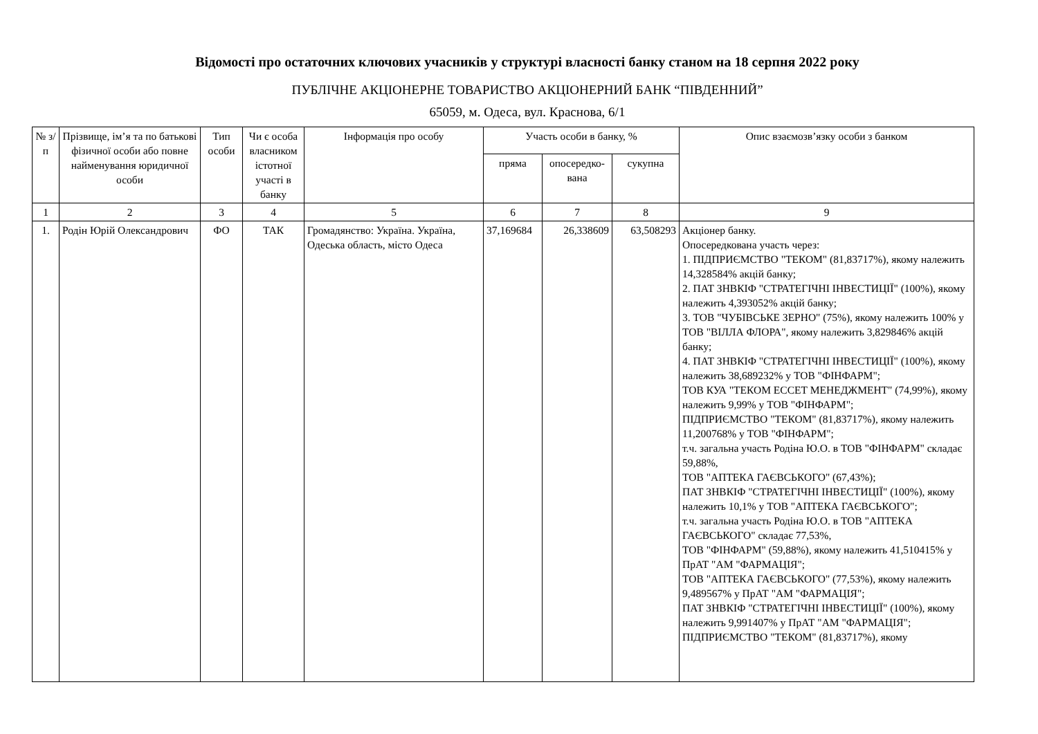Відомості про остаточних ключових учасників у структурі власності банку станом на 18 серпня 2022 року
ПУБЛІЧНЕ АКЦІОНЕРНЕ ТОВАРИСТВО АКЦІОНЕРНИЙ БАНК “ПІВДЕННИЙ”
65059, м. Одеса, вул. Краснова, 6/1
| № з/п | Прізвище, ім’я та по батькові фізичної особи або повне найменування юридичної особи | Тип особи | Чи є особа власником істотної участі в банку | Інформація про особу | Участь особи в банку, % | | | Опис взаємозв’язку особи з банком |
| --- | --- | --- | --- | --- | --- | --- | --- | --- |
| | | | | | пряма | опосередко-вана | сукупна | |
| 1 | 2 | 3 | 4 | 5 | 6 | 7 | 8 | 9 |
| 1. | Родін Юрій Олександрович | ФО | ТАК | Громадянство: Україна. Україна, Одеська область, місто Одеса | 37,169684 | 26,338609 | 63,508293 | Акціонер банку. Опосередкована участь через: 1. ПІДПРИЄМСТВО "ТЕКОМ" (81,83717%), якому належить 14,328584% акцій банку; 2. ПАТ ЗНВКІФ "СТРАТЕГІЧНІ ІНВЕСТИЦІЇ" (100%), якому належить 4,393052% акцій банку; 3. ТОВ "ЧУБІВСЬКЕ ЗЕРНО" (75%), якому належить 100% у ТОВ "ВІЛЛА ФЛОРА", якому належить 3,829846% акцій банку; 4. ПАТ ЗНВКІФ "СТРАТЕГІЧНІ ІНВЕСТИЦІЇ" (100%), якому належить 38,689232% у ТОВ "ФІНФАРМ"; ТОВ КУА "ТЕКОМ ЕССЕТ МЕНЕДЖМЕНТ" (74,99%), якому належить 9,99% у ТОВ "ФІНФАРМ"; ПІДПРИЄМСТВО "ТЕКОМ" (81,83717%), якому належить 11,200768% у ТОВ "ФІНФАРМ"; т.ч. загальна участь Родіна Ю.О. в ТОВ "ФІНФАРМ" складає 59,88%, ТОВ "АПТЕКА ГАЄВСЬКОГО" (67,43%); ПАТ ЗНВКІФ "СТРАТЕГІЧНІ ІНВЕСТИЦІЇ" (100%), якому належить 10,1% у ТОВ "АПТЕКА ГАЄВСЬКОГО"; т.ч. загальна участь Родіна Ю.О. в ТОВ "АПТЕКА ГАЄВСЬКОГО" складає 77,53%, ТОВ "ФІНФАРМ" (59,88%), якому належить 41,510415% у ПрАТ "АМ "ФАРМАЦІЯ"; ТОВ "АПТЕКА ГАЄВСЬКОГО" (77,53%), якому належить 9,489567% у ПрАТ "АМ "ФАРМАЦІЯ"; ПАТ ЗНВКІФ "СТРАТЕГІЧНІ ІНВЕСТИЦІЇ" (100%), якому належить 9,991407% у ПрАТ "АМ "ФАРМАЦІЯ"; ПІДПРИЄМСТВО "ТЕКОМ" (81,83717%), якому |